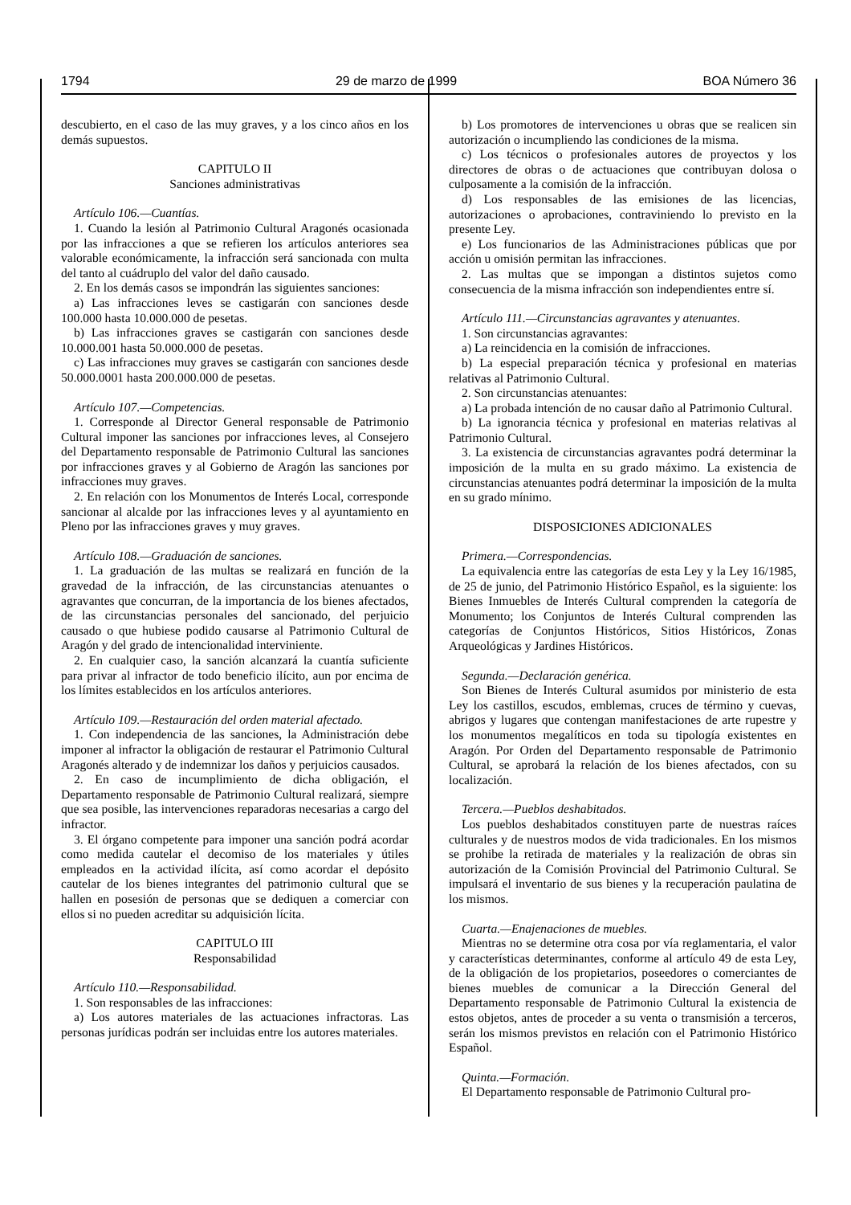1794 29 de marzo de 1999 BOA Número 36
descubierto, en el caso de las muy graves, y a los cinco años en los demás supuestos.
CAPITULO II
Sanciones administrativas
Artículo 106.—Cuantías.
1. Cuando la lesión al Patrimonio Cultural Aragonés ocasionada por las infracciones a que se refieren los artículos anteriores sea valorable económicamente, la infracción será sancionada con multa del tanto al cuádruplo del valor del daño causado.
2. En los demás casos se impondrán las siguientes sanciones:
a) Las infracciones leves se castigarán con sanciones desde 100.000 hasta 10.000.000 de pesetas.
b) Las infracciones graves se castigarán con sanciones desde 10.000.001 hasta 50.000.000 de pesetas.
c) Las infracciones muy graves se castigarán con sanciones desde 50.000.0001 hasta 200.000.000 de pesetas.
Artículo 107.—Competencias.
1. Corresponde al Director General responsable de Patrimonio Cultural imponer las sanciones por infracciones leves, al Consejero del Departamento responsable de Patrimonio Cultural las sanciones por infracciones graves y al Gobierno de Aragón las sanciones por infracciones muy graves.
2. En relación con los Monumentos de Interés Local, corresponde sancionar al alcalde por las infracciones leves y al ayuntamiento en Pleno por las infracciones graves y muy graves.
Artículo 108.—Graduación de sanciones.
1. La graduación de las multas se realizará en función de la gravedad de la infracción, de las circunstancias atenuantes o agravantes que concurran, de la importancia de los bienes afectados, de las circunstancias personales del sancionado, del perjuicio causado o que hubiese podido causarse al Patrimonio Cultural de Aragón y del grado de intencionalidad interviniente.
2. En cualquier caso, la sanción alcanzará la cuantía suficiente para privar al infractor de todo beneficio ilícito, aun por encima de los límites establecidos en los artículos anteriores.
Artículo 109.—Restauración del orden material afectado.
1. Con independencia de las sanciones, la Administración debe imponer al infractor la obligación de restaurar el Patrimonio Cultural Aragonés alterado y de indemnizar los daños y perjuicios causados.
2. En caso de incumplimiento de dicha obligación, el Departamento responsable de Patrimonio Cultural realizará, siempre que sea posible, las intervenciones reparadoras necesarias a cargo del infractor.
3. El órgano competente para imponer una sanción podrá acordar como medida cautelar el decomiso de los materiales y útiles empleados en la actividad ilícita, así como acordar el depósito cautelar de los bienes integrantes del patrimonio cultural que se hallen en posesión de personas que se dediquen a comerciar con ellos si no pueden acreditar su adquisición lícita.
CAPITULO III
Responsabilidad
Artículo 110.—Responsabilidad.
1. Son responsables de las infracciones:
a) Los autores materiales de las actuaciones infractoras. Las personas jurídicas podrán ser incluidas entre los autores materiales.
b) Los promotores de intervenciones u obras que se realicen sin autorización o incumpliendo las condiciones de la misma.
c) Los técnicos o profesionales autores de proyectos y los directores de obras o de actuaciones que contribuyan dolosa o culposamente a la comisión de la infracción.
d) Los responsables de las emisiones de las licencias, autorizaciones o aprobaciones, contraviniendo lo previsto en la presente Ley.
e) Los funcionarios de las Administraciones públicas que por acción u omisión permitan las infracciones.
2. Las multas que se impongan a distintos sujetos como consecuencia de la misma infracción son independientes entre sí.
Artículo 111.—Circunstancias agravantes y atenuantes.
1. Son circunstancias agravantes:
a) La reincidencia en la comisión de infracciones.
b) La especial preparación técnica y profesional en materias relativas al Patrimonio Cultural.
2. Son circunstancias atenuantes:
a) La probada intención de no causar daño al Patrimonio Cultural.
b) La ignorancia técnica y profesional en materias relativas al Patrimonio Cultural.
3. La existencia de circunstancias agravantes podrá determinar la imposición de la multa en su grado máximo. La existencia de circunstancias atenuantes podrá determinar la imposición de la multa en su grado mínimo.
DISPOSICIONES ADICIONALES
Primera.—Correspondencias.
La equivalencia entre las categorías de esta Ley y la Ley 16/1985, de 25 de junio, del Patrimonio Histórico Español, es la siguiente: los Bienes Inmuebles de Interés Cultural comprenden la categoría de Monumento; los Conjuntos de Interés Cultural comprenden las categorías de Conjuntos Históricos, Sitios Históricos, Zonas Arqueológicas y Jardines Históricos.
Segunda.—Declaración genérica.
Son Bienes de Interés Cultural asumidos por ministerio de esta Ley los castillos, escudos, emblemas, cruces de término y cuevas, abrigos y lugares que contengan manifestaciones de arte rupestre y los monumentos megalíticos en toda su tipología existentes en Aragón. Por Orden del Departamento responsable de Patrimonio Cultural, se aprobará la relación de los bienes afectados, con su localización.
Tercera.—Pueblos deshabitados.
Los pueblos deshabitados constituyen parte de nuestras raíces culturales y de nuestros modos de vida tradicionales. En los mismos se prohibe la retirada de materiales y la realización de obras sin autorización de la Comisión Provincial del Patrimonio Cultural. Se impulsará el inventario de sus bienes y la recuperación paulatina de los mismos.
Cuarta.—Enajenaciones de muebles.
Mientras no se determine otra cosa por vía reglamentaria, el valor y características determinantes, conforme al artículo 49 de esta Ley, de la obligación de los propietarios, poseedores o comerciantes de bienes muebles de comunicar a la Dirección General del Departamento responsable de Patrimonio Cultural la existencia de estos objetos, antes de proceder a su venta o transmisión a terceros, serán los mismos previstos en relación con el Patrimonio Histórico Español.
Quinta.—Formación.
El Departamento responsable de Patrimonio Cultural pro-